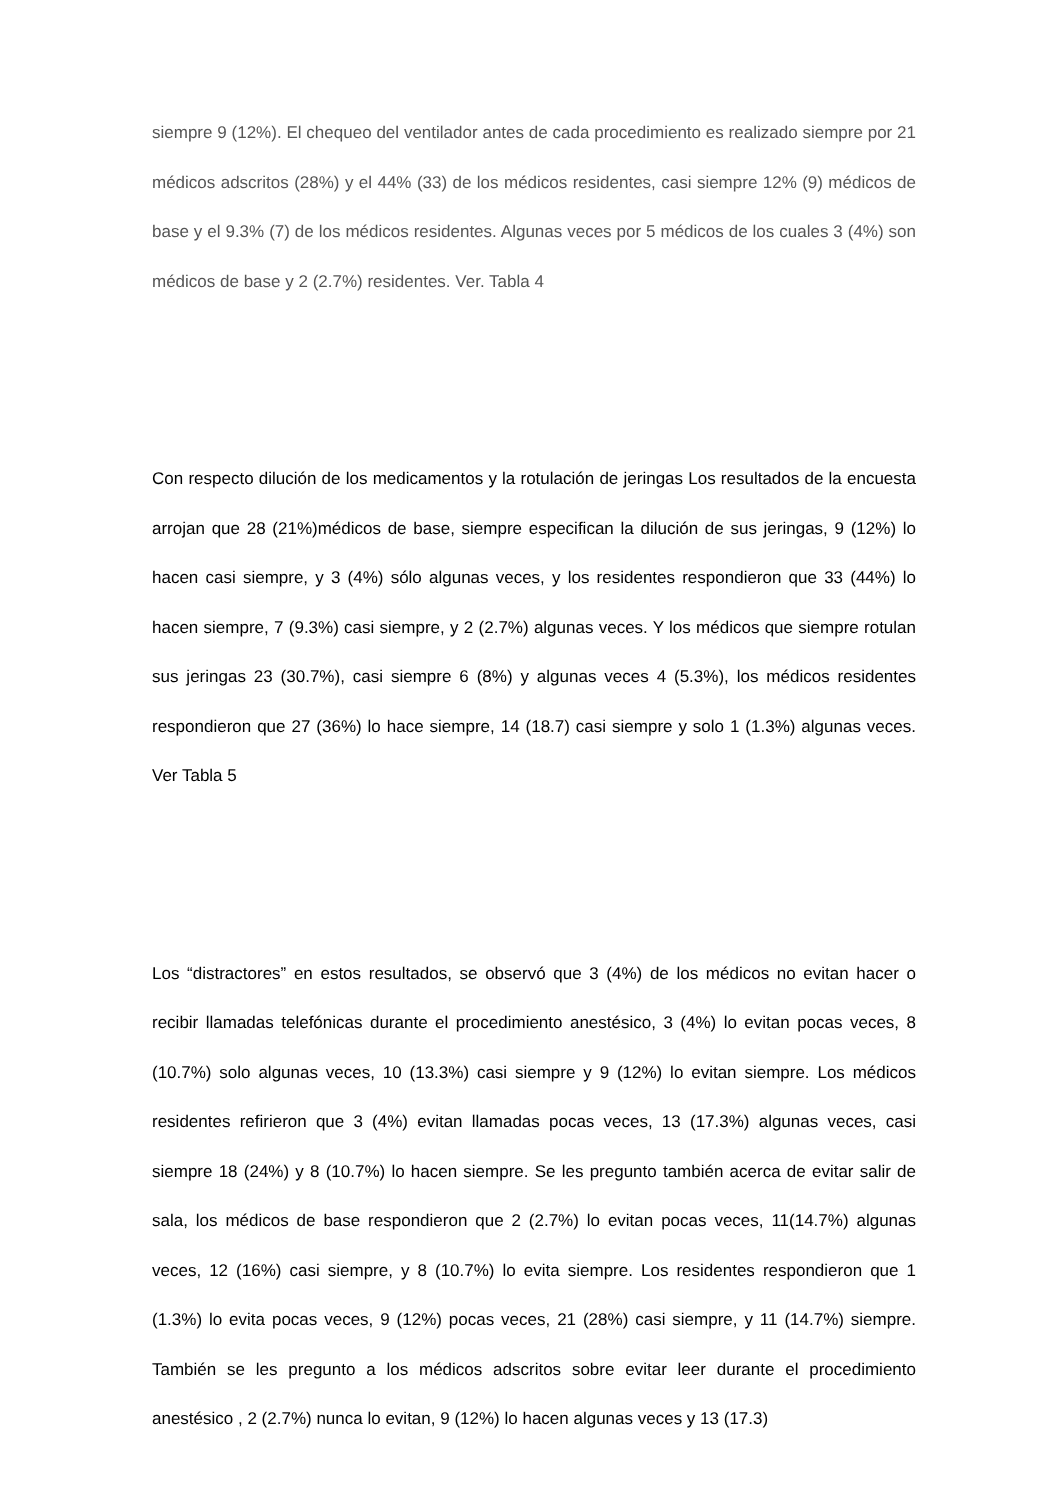siempre 9 (12%). El chequeo del ventilador antes de cada procedimiento es realizado siempre por 21 médicos adscritos (28%) y el 44% (33) de los médicos residentes, casi siempre 12% (9) médicos de base y el 9.3% (7) de los médicos residentes. Algunas veces por 5 médicos de los cuales 3 (4%) son médicos de base y 2 (2.7%) residentes. Ver. Tabla 4
Con respecto dilución de los medicamentos y la rotulación de jeringas Los resultados de la encuesta arrojan que 28 (21%)médicos de base, siempre especifican la dilución de sus jeringas, 9 (12%) lo hacen casi siempre, y 3 (4%) sólo algunas veces, y los residentes respondieron que 33 (44%) lo hacen siempre, 7 (9.3%) casi siempre, y 2 (2.7%) algunas veces. Y los médicos que siempre rotulan sus jeringas 23 (30.7%), casi siempre 6 (8%) y algunas veces 4 (5.3%), los médicos residentes respondieron que 27 (36%) lo hace siempre, 14 (18.7) casi siempre y solo 1 (1.3%) algunas veces. Ver Tabla 5
Los “distractores” en estos resultados, se observó que 3 (4%) de los médicos no evitan hacer o recibir llamadas telefónicas durante el procedimiento anestésico, 3 (4%) lo evitan pocas veces, 8 (10.7%) solo algunas veces, 10 (13.3%) casi siempre y 9 (12%) lo evitan siempre. Los médicos residentes refirieron que 3 (4%) evitan llamadas pocas veces, 13 (17.3%) algunas veces, casi siempre 18 (24%) y 8 (10.7%) lo hacen siempre. Se les pregunto también acerca de evitar salir de sala, los médicos de base respondieron que 2 (2.7%) lo evitan pocas veces, 11(14.7%) algunas veces, 12 (16%) casi siempre, y 8 (10.7%) lo evita siempre. Los residentes respondieron que 1 (1.3%) lo evita pocas veces, 9 (12%) pocas veces, 21 (28%) casi siempre, y 11 (14.7%) siempre. También se les pregunto a los médicos adscritos sobre evitar leer durante el procedimiento anestésico , 2 (2.7%) nunca lo evitan, 9 (12%) lo hacen algunas veces y 13 (17.3)